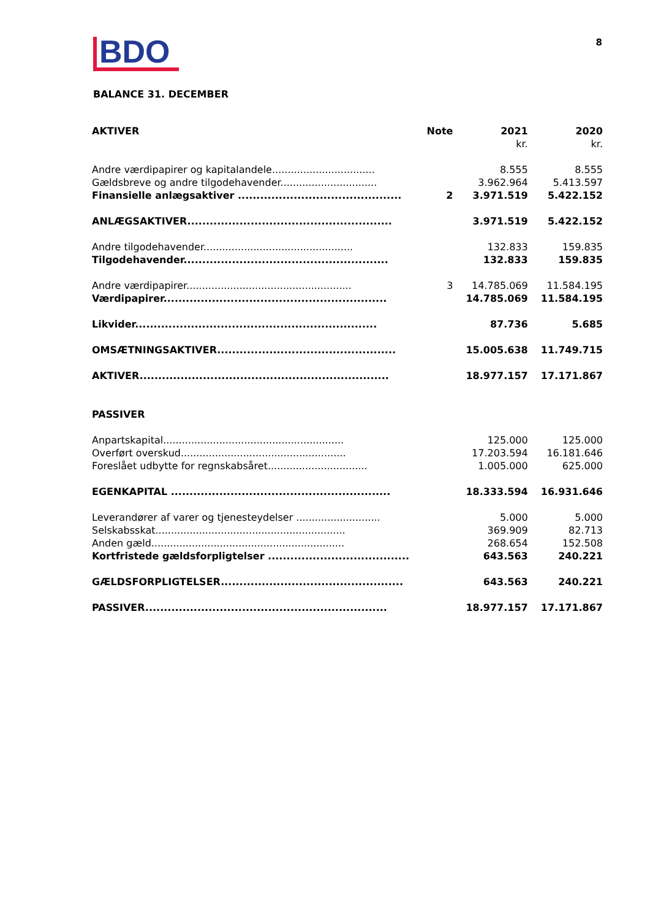BDO
8
BALANCE 31. DECEMBER
| AKTIVER | Note | 2021 | 2020 |
| --- | --- | --- | --- |
| | | kr. | kr. |
| Andre værdipapirer og kapitalandele................................. | | 8.555 | 8.555 |
| Gældsbreve og andre tilgodehavender............................... | | 3.962.964 | 5.413.597 |
| Finansielle anlægsaktiver ............................................ | 2 | 3.971.519 | 5.422.152 |
| ANLÆGSAKTIVER....................................................... | | 3.971.519 | 5.422.152 |
| Andre tilgodehavender................................................ | | 132.833 | 159.835 |
| Tilgodehavender....................................................... | | 132.833 | 159.835 |
| Andre værdipapirer..................................................... | 3 | 14.785.069 | 11.584.195 |
| Værdipapirer............................................................ | | 14.785.069 | 11.584.195 |
| Likvider................................................................. | | 87.736 | 5.685 |
| OMSÆTNINGSAKTIVER................................................ | | 15.005.638 | 11.749.715 |
| AKTIVER................................................................... | | 18.977.157 | 17.171.867 |
| PASSIVER | | | |
| Anpartskapital.......................................................... | | 125.000 | 125.000 |
| Overført overskud..................................................... | | 17.203.594 | 16.181.646 |
| Foreslået udbytte for regnskabsåret................................ | | 1.005.000 | 625.000 |
| EGENKAPITAL ........................................................... | | 18.333.594 | 16.931.646 |
| Leverandører af varer og tjenesteydelser ........................... | | 5.000 | 5.000 |
| Selskabsskat............................................................. | | 369.909 | 82.713 |
| Anden gæld.............................................................. | | 268.654 | 152.508 |
| Kortfristede gældsforpligtelser ...................................... | | 643.563 | 240.221 |
| GÆLDSFORPLIGTELSER................................................. | | 643.563 | 240.221 |
| PASSIVER................................................................. | | 18.977.157 | 17.171.867 |